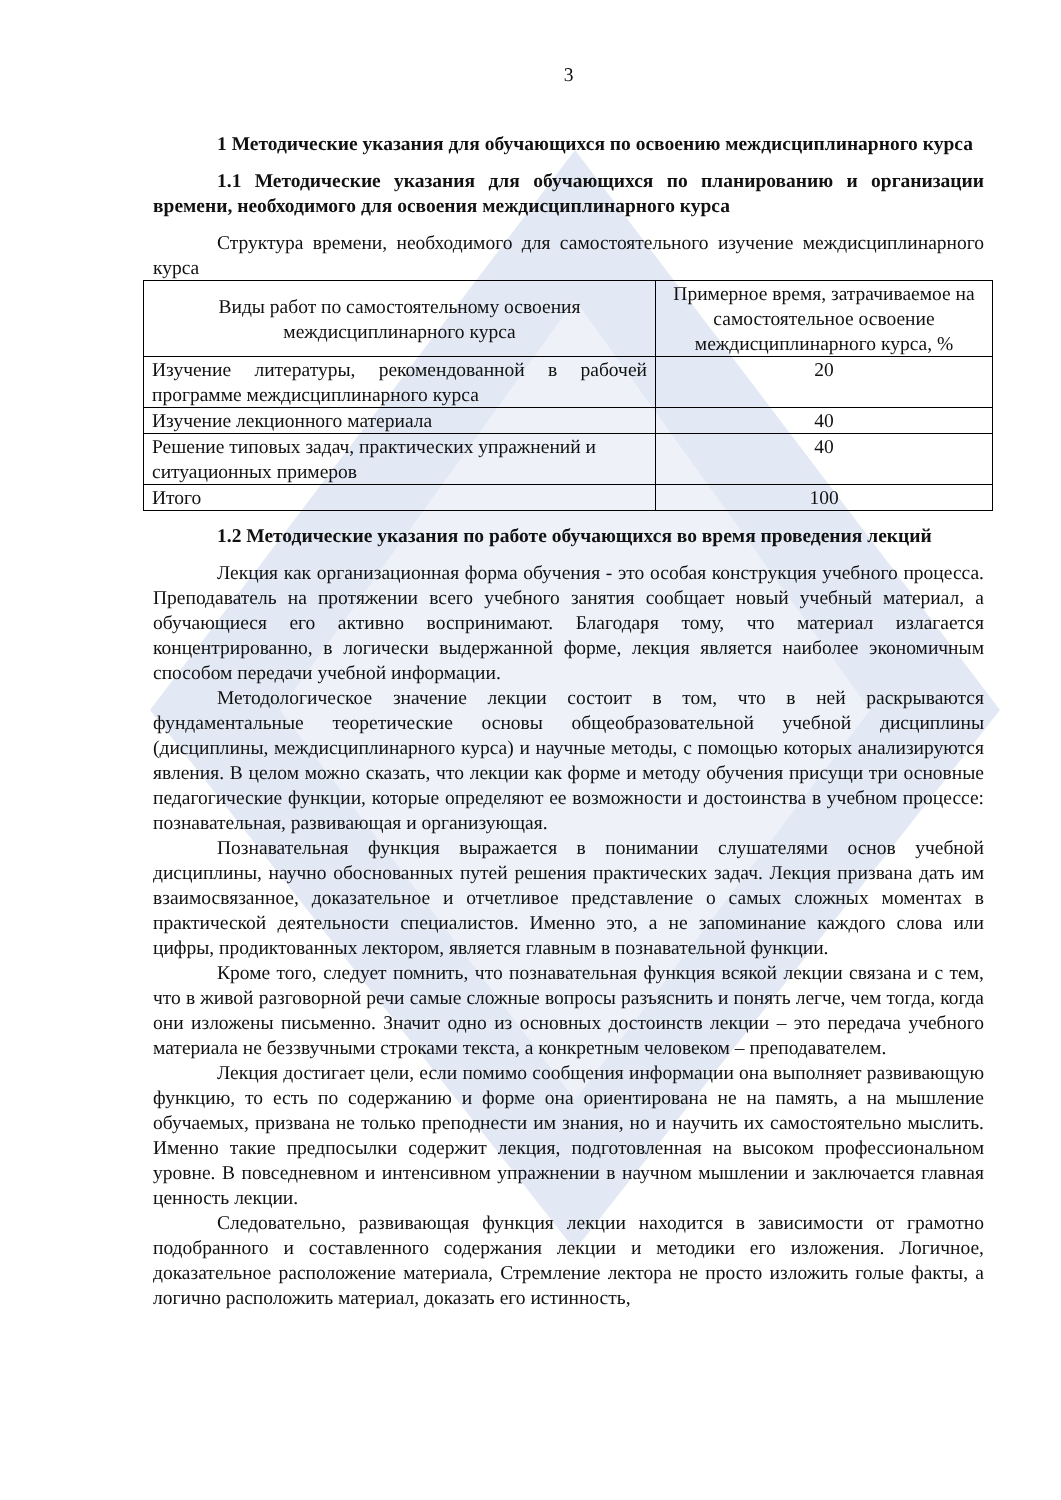3
1 Методические указания для обучающихся по освоению междисциплинарного курса
1.1 Методические указания для обучающихся по планированию и организации времени, необходимого для освоения междисциплинарного курса
Структура времени, необходимого для самостоятельного изучение междисциплинарного курса
| Виды работ по самостоятельному освоения междисциплинарного курса | Примерное время, затрачиваемое на самостоятельное освоение междисциплинарного курса, % |
| --- | --- |
| Изучение литературы, рекомендованной в рабочей программе междисциплинарного курса | 20 |
| Изучение лекционного материала | 40 |
| Решение типовых задач, практических упражнений и ситуационных примеров | 40 |
| Итого | 100 |
1.2 Методические указания по работе обучающихся во время проведения лекций
Лекция как организационная форма обучения - это особая конструкция учебного процесса. Преподаватель на протяжении всего учебного занятия сообщает новый учебный материал, а обучающиеся его активно воспринимают. Благодаря тому, что материал излагается концентрированно, в логически выдержанной форме, лекция является наиболее экономичным способом передачи учебной информации.
Методологическое значение лекции состоит в том, что в ней раскрываются фундаментальные теоретические основы общеобразовательной учебной дисциплины (дисциплины, междисциплинарного курса) и научные методы, с помощью которых анализируются явления. В целом можно сказать, что лекции как форме и методу обучения присущи три основные педагогические функции, которые определяют ее возможности и достоинства в учебном процессе: познавательная, развивающая и организующая.
Познавательная функция выражается в понимании слушателями основ учебной дисциплины, научно обоснованных путей решения практических задач. Лекция призвана дать им взаимосвязанное, доказательное и отчетливое представление о самых сложных моментах в практической деятельности специалистов. Именно это, а не запоминание каждого слова или цифры, продиктованных лектором, является главным в познавательной функции.
Кроме того, следует помнить, что познавательная функция всякой лекции связана и с тем, что в живой разговорной речи самые сложные вопросы разъяснить и понять легче, чем тогда, когда они изложены письменно. Значит одно из основных достоинств лекции – это передача учебного материала не беззвучными строками текста, а конкретным человеком – преподавателем.
Лекция достигает цели, если помимо сообщения информации она выполняет развивающую функцию, то есть по содержанию и форме она ориентирована не на память, а на мышление обучаемых, призвана не только преподнести им знания, но и научить их самостоятельно мыслить. Именно такие предпосылки содержит лекция, подготовленная на высоком профессиональном уровне. В повседневном и интенсивном упражнении в научном мышлении и заключается главная ценность лекции.
Следовательно, развивающая функция лекции находится в зависимости от грамотно подобранного и составленного содержания лекции и методики его изложения. Логичное, доказательное расположение материала, Стремление лектора не просто изложить голые факты, а логично расположить материал, доказать его истинность,